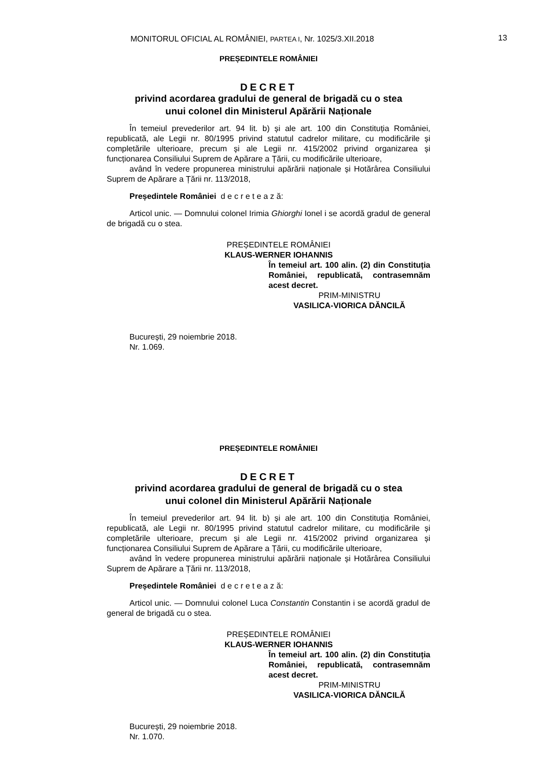MONITORUL OFICIAL AL ROMÂNIEI, PARTEA I, Nr. 1025/3.XII.2018 13
PREȘEDINTELE ROMÂNIEI
DECRET
privind acordarea gradului de general de brigadă cu o stea
unui colonel din Ministerul Apărării Naționale
În temeiul prevederilor art. 94 lit. b) și ale art. 100 din Constituția României, republicată, ale Legii nr. 80/1995 privind statutul cadrelor militare, cu modificările și completările ulterioare, precum și ale Legii nr. 415/2002 privind organizarea și funcționarea Consiliului Suprem de Apărare a Țării, cu modificările ulterioare,
având în vedere propunerea ministrului apărării naționale și Hotărârea Consiliului Suprem de Apărare a Țării nr. 113/2018,
Președintele României d e c r e t e a z ă:
Articol unic. — Domnului colonel Irimia Ghiorghi Ionel i se acordă gradul de general de brigadă cu o stea.
PREȘEDINTELE ROMÂNIEI
KLAUS-WERNER IOHANNIS
În temeiul art. 100 alin. (2) din Constituția României, republicată, contrasemnăm acest decret.
PRIM-MINISTRU
VASILICA-VIORICA DĂNCILĂ
București, 29 noiembrie 2018.
Nr. 1.069.
PREȘEDINTELE ROMÂNIEI
DECRET
privind acordarea gradului de general de brigadă cu o stea
unui colonel din Ministerul Apărării Naționale
În temeiul prevederilor art. 94 lit. b) și ale art. 100 din Constituția României, republicată, ale Legii nr. 80/1995 privind statutul cadrelor militare, cu modificările și completările ulterioare, precum și ale Legii nr. 415/2002 privind organizarea și funcționarea Consiliului Suprem de Apărare a Țării, cu modificările ulterioare,
având în vedere propunerea ministrului apărării naționale și Hotărârea Consiliului Suprem de Apărare a Țării nr. 113/2018,
Președintele României d e c r e t e a z ă:
Articol unic. — Domnului colonel Luca Constantin Constantin i se acordă gradul de general de brigadă cu o stea.
PREȘEDINTELE ROMÂNIEI
KLAUS-WERNER IOHANNIS
În temeiul art. 100 alin. (2) din Constituția României, republicată, contrasemnăm acest decret.
PRIM-MINISTRU
VASILICA-VIORICA DĂNCILĂ
București, 29 noiembrie 2018.
Nr. 1.070.